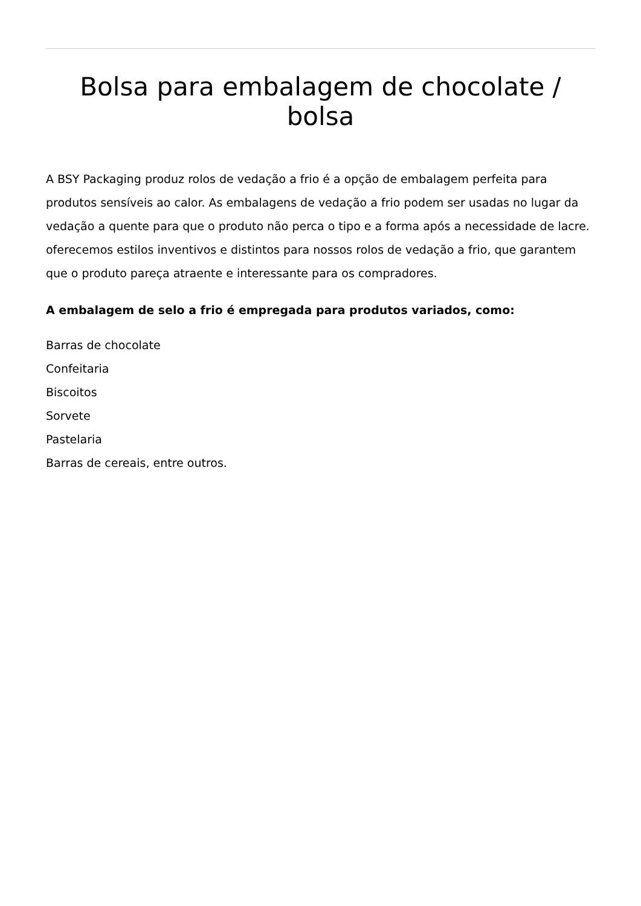Bolsa para embalagem de chocolate / bolsa
A BSY Packaging produz rolos de vedação a frio é a opção de embalagem perfeita para produtos sensíveis ao calor. As embalagens de vedação a frio podem ser usadas no lugar da vedação a quente para que o produto não perca o tipo e a forma após a necessidade de lacre. oferecemos estilos inventivos e distintos para nossos rolos de vedação a frio, que garantem que o produto pareça atraente e interessante para os compradores.
A embalagem de selo a frio é empregada para produtos variados, como:
Barras de chocolate
Confeitaria
Biscoitos
Sorvete
Pastelaria
Barras de cereais, entre outros.